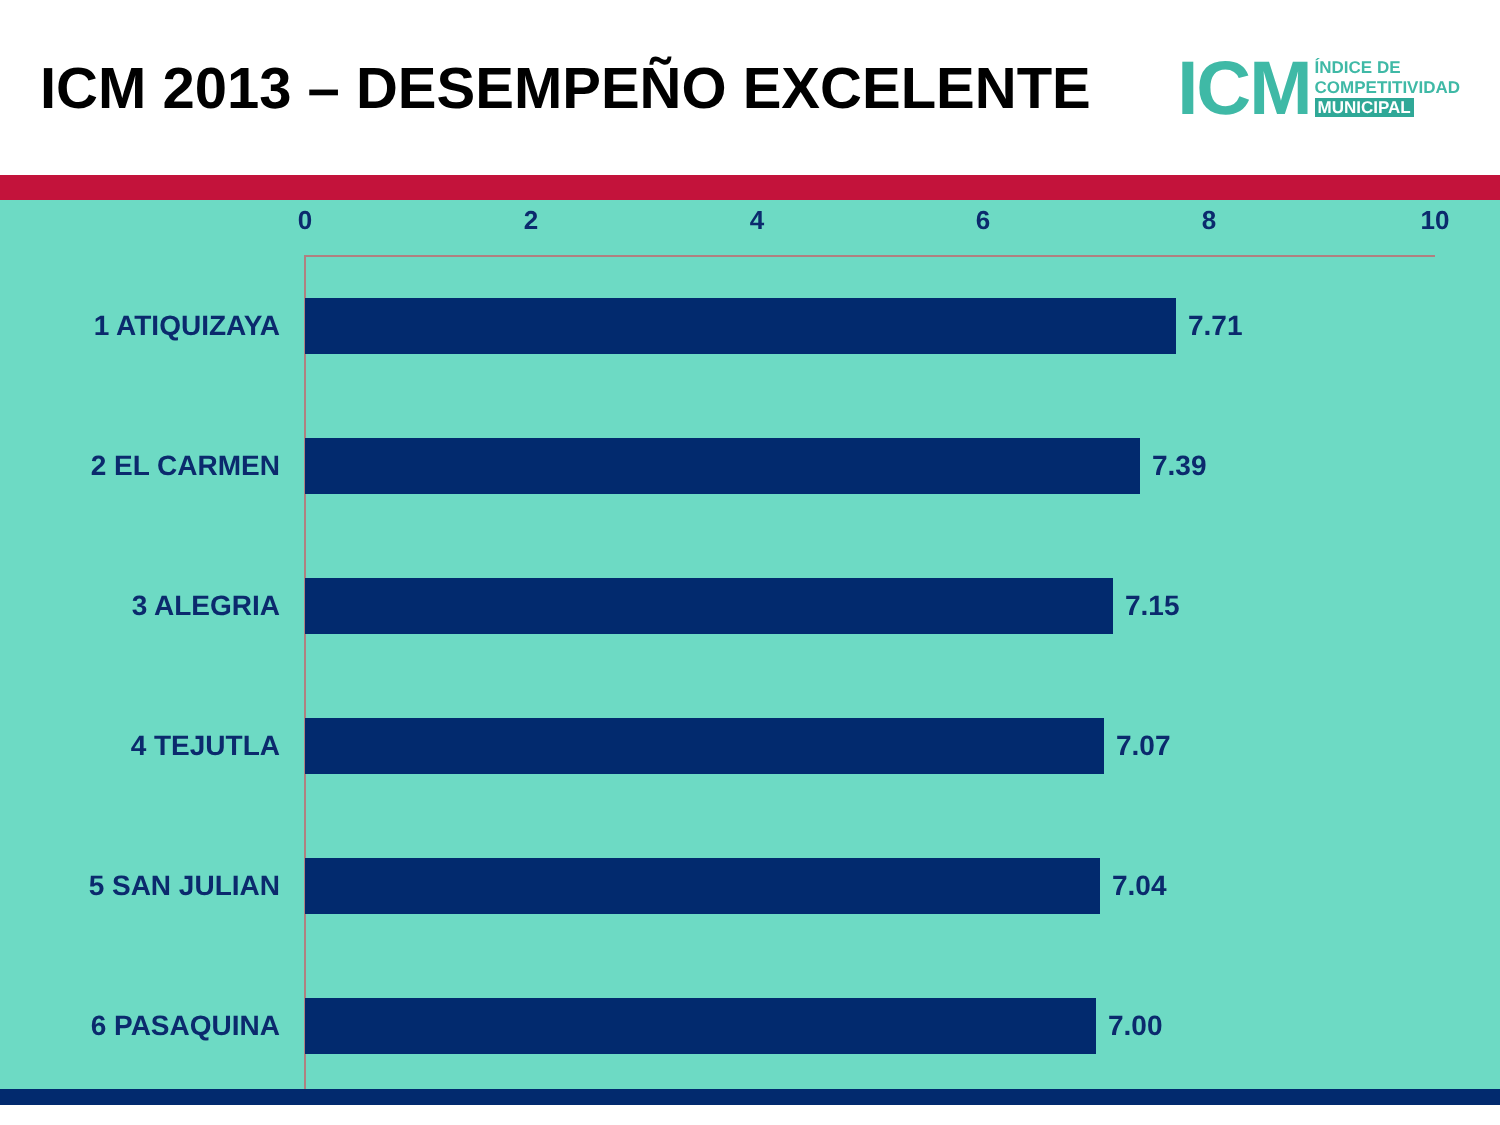ICM 2013 – DESEMPEÑO EXCELENTE
ICM
ÍNDICE DE
COMPETITIVIDAD
MUNICIPAL
0 2 4 6 8 10
1 ATIQUIZAYA 7.71
2 EL CARMEN 7.39
3 ALEGRIA 7.15
4 TEJUTLA 7.07
5 SAN JULIAN 7.04
6 PASAQUINA 7.00